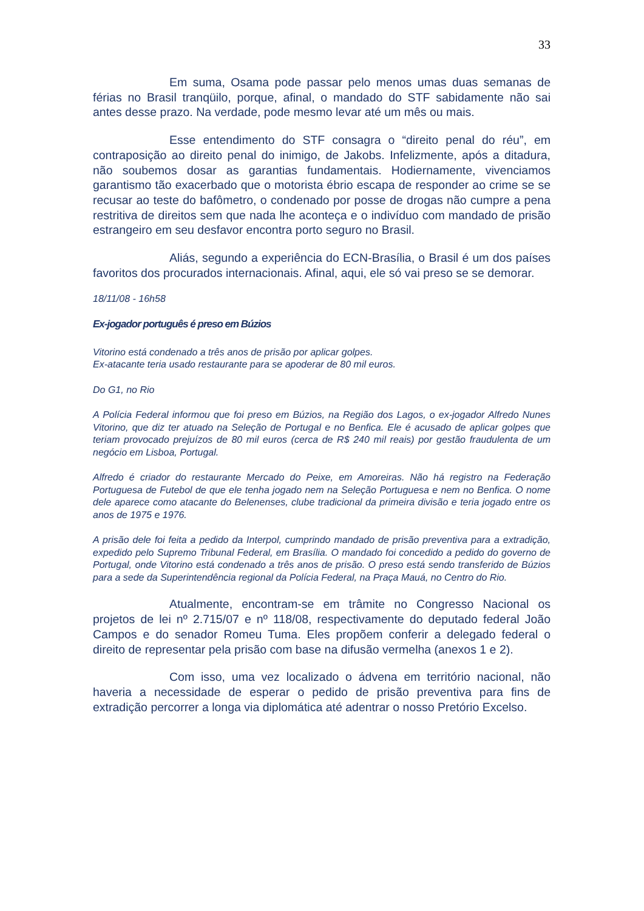33
Em suma, Osama pode passar pelo menos umas duas semanas de férias no Brasil tranqüilo, porque, afinal, o mandado do STF sabidamente não sai antes desse prazo. Na verdade, pode mesmo levar até um mês ou mais.
Esse entendimento do STF consagra o “direito penal do réu”, em contraposição ao direito penal do inimigo, de Jakobs. Infelizmente, após a ditadura, não soubemos dosar as garantias fundamentais. Hodiernamente, vivenciamos garantismo tão exacerbado que o motorista ébrio escapa de responder ao crime se se recusar ao teste do bafômetro, o condenado por posse de drogas não cumpre a pena restritiva de direitos sem que nada lhe aconteça e o indivíduo com mandado de prisão estrangeiro em seu desfavor encontra porto seguro no Brasil.
Aliás, segundo a experiência do ECN-Brasília, o Brasil é um dos países favoritos dos procurados internacionais. Afinal, aqui, ele só vai preso se se demorar.
18/11/08 - 16h58
Ex-jogador português é preso em Búzios
Vitorino está condenado a três anos de prisão por aplicar golpes.
Ex-atacante teria usado restaurante para se apoderar de 80 mil euros.
Do G1, no Rio
A Polícia Federal informou que foi preso em Búzios, na Região dos Lagos, o ex-jogador Alfredo Nunes Vitorino, que diz ter atuado na Seleção de Portugal e no Benfica. Ele é acusado de aplicar golpes que teriam provocado prejuízos de 80 mil euros (cerca de R$ 240 mil reais) por gestão fraudulenta de um negócio em Lisboa, Portugal.
Alfredo é criador do restaurante Mercado do Peixe, em Amoreiras. Não há registro na Federação Portuguesa de Futebol de que ele tenha jogado nem na Seleção Portuguesa e nem no Benfica. O nome dele aparece como atacante do Belenenses, clube tradicional da primeira divisão e teria jogado entre os anos de 1975 e 1976.
A prisão dele foi feita a pedido da Interpol, cumprindo mandado de prisão preventiva para a extradição, expedido pelo Supremo Tribunal Federal, em Brasília. O mandado foi concedido a pedido do governo de Portugal, onde Vitorino está condenado a três anos de prisão. O preso está sendo transferido de Búzios para a sede da Superintendência regional da Polícia Federal, na Praça Mauá, no Centro do Rio.
Atualmente, encontram-se em trâmite no Congresso Nacional os projetos de lei nº 2.715/07 e nº 118/08, respectivamente do deputado federal João Campos e do senador Romeu Tuma. Eles propõem conferir a delegado federal o direito de representar pela prisão com base na difusão vermelha (anexos 1 e 2).
Com isso, uma vez localizado o ádvena em território nacional, não haveria a necessidade de esperar o pedido de prisão preventiva para fins de extradição percorrer a longa via diplomática até adentrar o nosso Pretório Excelso.